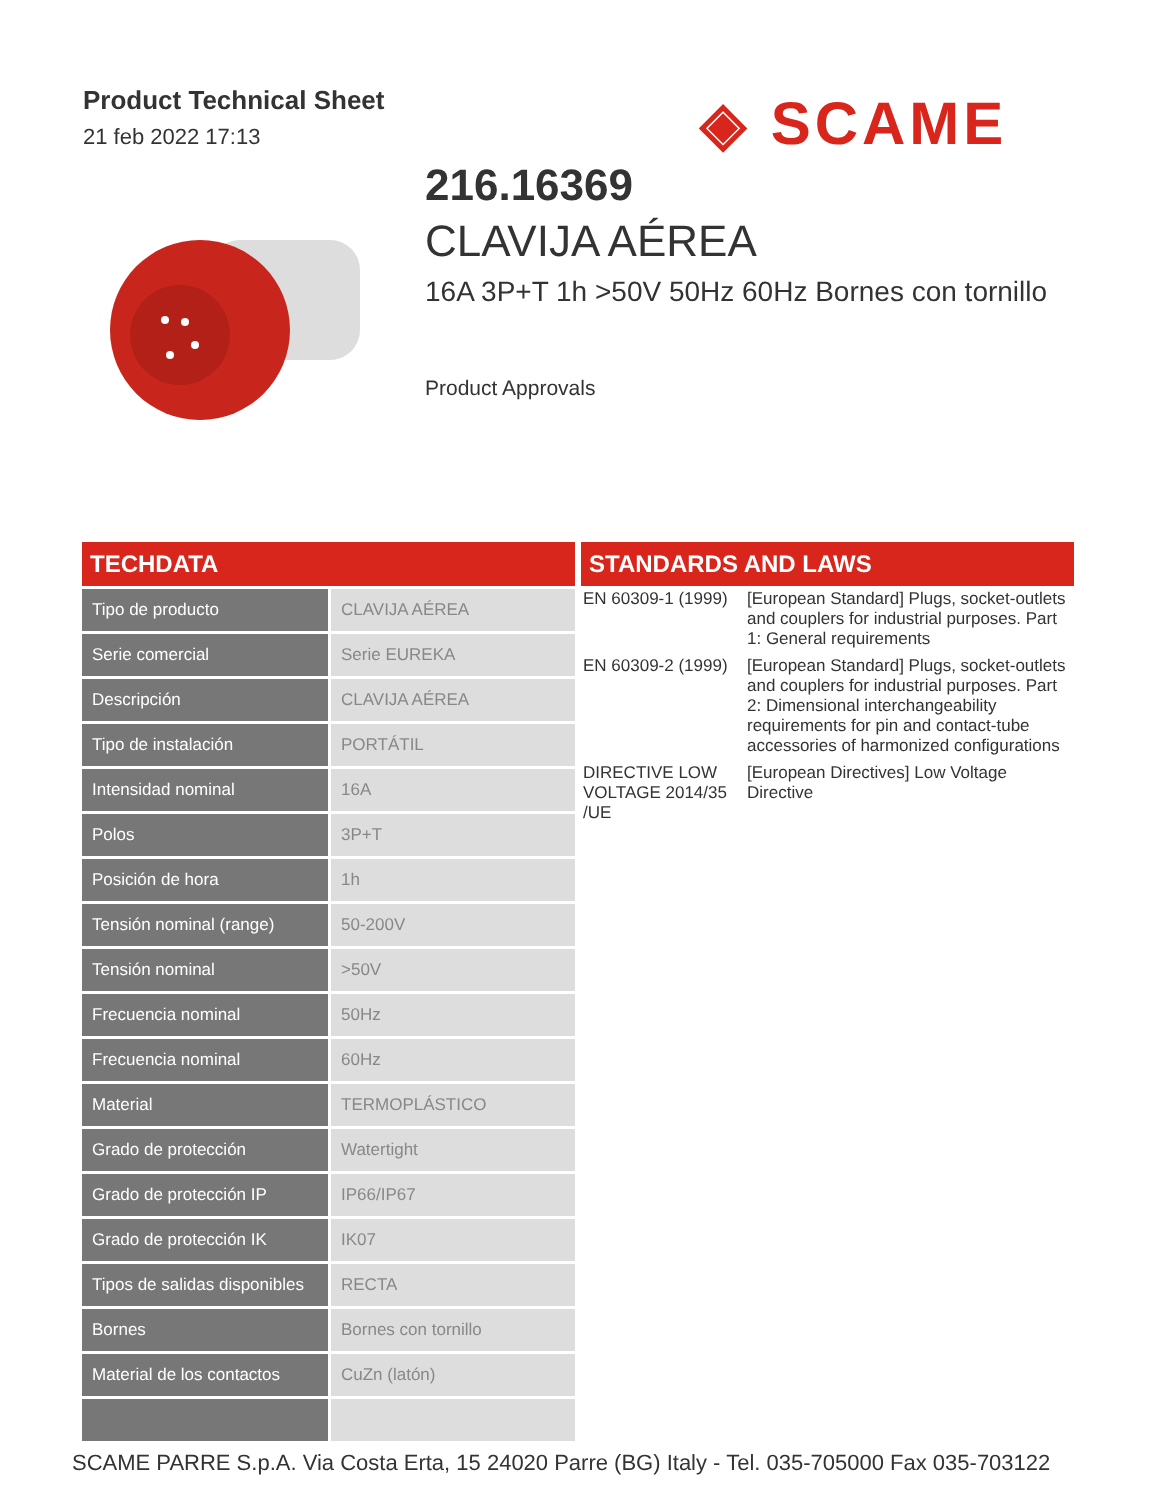Product Technical Sheet
21 feb 2022 17:13
◈ SCAME
216.16369
CLAVIJA AÉREA
16A 3P+T 1h >50V 50Hz 60Hz Bornes con tornillo
Product Approvals
TECHDATA
| Tipo de producto | CLAVIJA AÉREA |
| Serie comercial | Serie EUREKA |
| Descripción | CLAVIJA AÉREA |
| Tipo de instalación | PORTÁTIL |
| Intensidad nominal | 16A |
| Polos | 3P+T |
| Posición de hora | 1h |
| Tensión nominal (range) | 50-200V |
| Tensión nominal | >50V |
| Frecuencia nominal | 50Hz |
| Frecuencia nominal | 60Hz |
| Material | TERMOPLÁSTICO |
| Grado de protección | Watertight |
| Grado de protección IP | IP66/IP67 |
| Grado de protección IK | IK07 |
| Tipos de salidas disponibles | RECTA |
| Bornes | Bornes con tornillo |
| Material de los contactos | CuZn (latón) |
STANDARDS AND LAWS
| EN 60309-1 (1999) | [European Standard] Plugs, socket-outlets and couplers for industrial purposes. Part 1: General requirements |
| EN 60309-2 (1999) | [European Standard] Plugs, socket-outlets and couplers for industrial purposes. Part 2: Dimensional interchangeability requirements for pin and contact-tube accessories of harmonized configurations |
| DIRECTIVE LOW VOLTAGE 2014/35 /UE | [European Directives] Low Voltage Directive |
SCAME PARRE S.p.A. Via Costa Erta, 15 24020 Parre (BG) Italy - Tel. 035-705000 Fax 035-703122